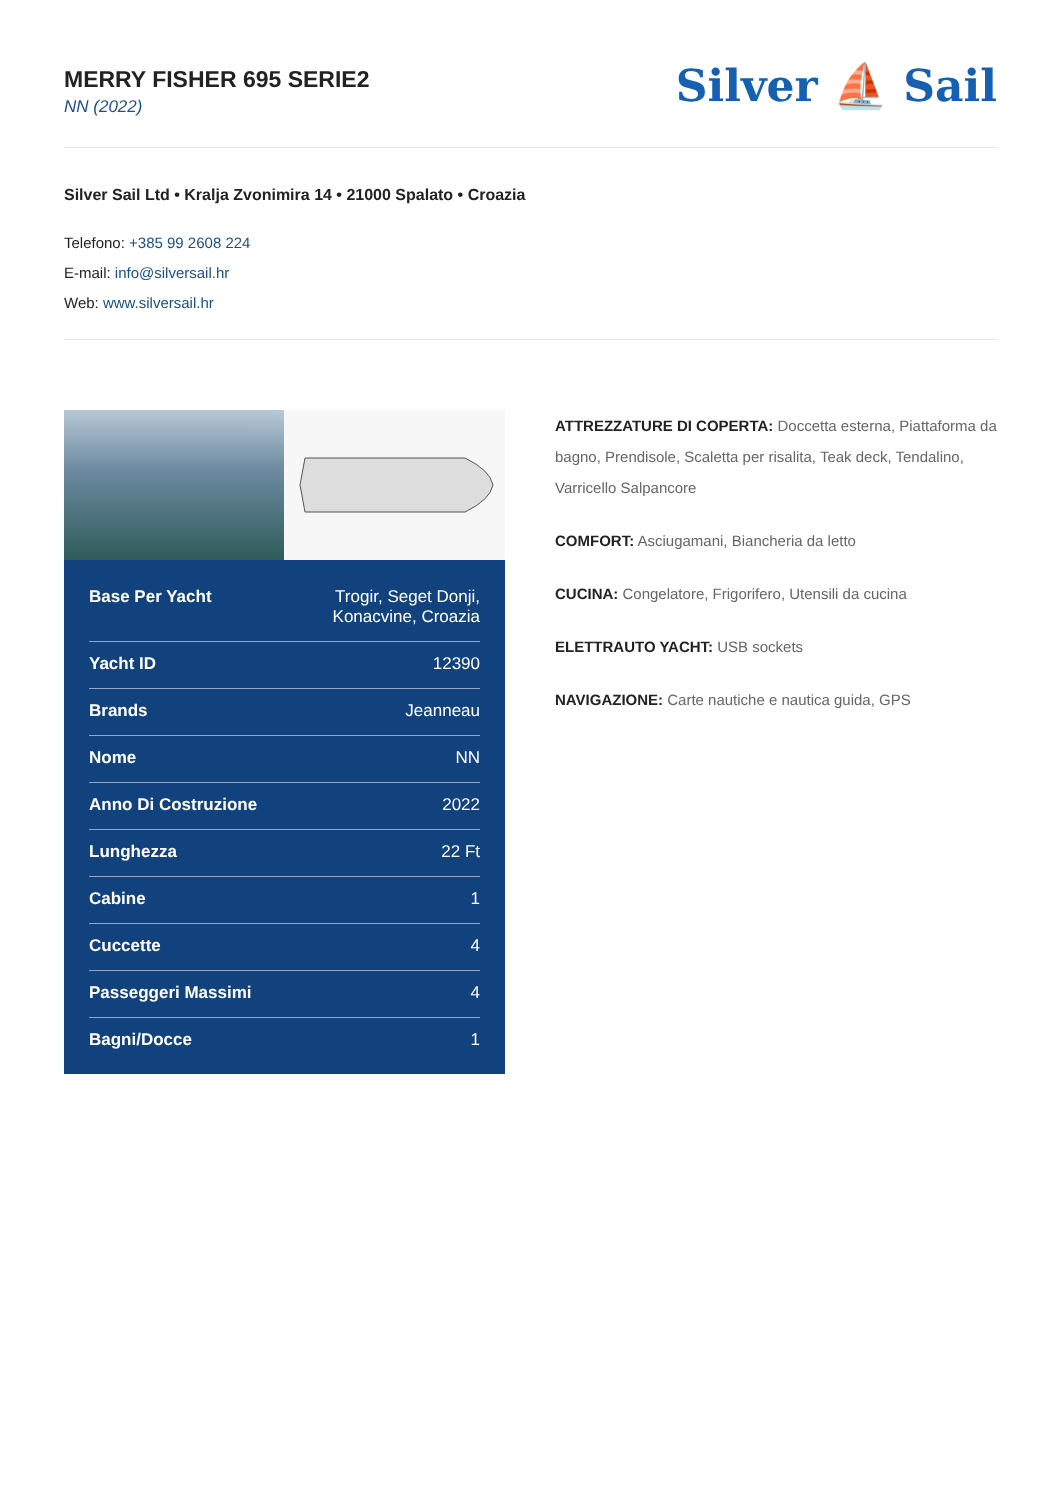MERRY FISHER 695 SERIE2
NN (2022)
Silver ⛵ Sail
Silver Sail Ltd • Kralja Zvonimira 14 • 21000 Spalato • Croazia
Telefono: +385 99 2608 224
E-mail: info@silversail.hr
Web: www.silversail.hr
| Base Per Yacht | Trogir, Seget Donji, Konacvine, Croazia |
| Yacht ID | 12390 |
| Brands | Jeanneau |
| Nome | NN |
| Anno Di Costruzione | 2022 |
| Lunghezza | 22 Ft |
| Cabine | 1 |
| Cuccette | 4 |
| Passeggeri Massimi | 4 |
| Bagni/Docce | 1 |
ATTREZZATURE DI COPERTA: Doccetta esterna, Piattaforma da bagno, Prendisole, Scaletta per risalita, Teak deck, Tendalino, Varricello Salpancore
COMFORT: Asciugamani, Biancheria da letto
CUCINA: Congelatore, Frigorifero, Utensili da cucina
ELETTRAUTO YACHT: USB sockets
NAVIGAZIONE: Carte nautiche e nautica guida, GPS